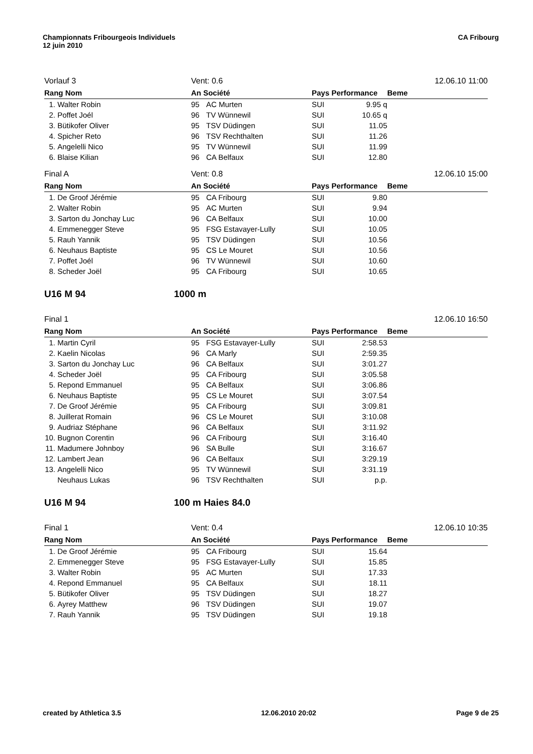Championnats Fribourgeois Individuels
12 juin 2010
CA Fribourg
| Vorlauf 3 | | Vent: 0.6 | | 12.06.10 11:00 | | |
| Rang Nom | | An Société | | Pays Performance | | Beme |
| 1. | Walter Robin | 95 | AC Murten | SUI | 9.95 q | |
| 2. | Poffet Joél | 96 | TV Wünnewil | SUI | 10.65 q | |
| 3. | Bütikofer Oliver | 95 | TSV Düdingen | SUI | 11.05 | |
| 4. | Spicher Reto | 96 | TSV Rechthalten | SUI | 11.26 | |
| 5. | Angelelli Nico | 95 | TV Wünnewil | SUI | 11.99 | |
| 6. | Blaise Kilian | 96 | CA Belfaux | SUI | 12.80 | |
| Final A | | Vent: 0.8 | | 12.06.10 15:00 | | |
| Rang Nom | | An Société | | Pays Performance | | Beme |
| 1. | De Groof Jérémie | 95 | CA Fribourg | SUI | 9.80 | |
| 2. | Walter Robin | 95 | AC Murten | SUI | 9.94 | |
| 3. | Sarton du Jonchay Luc | 96 | CA Belfaux | SUI | 10.00 | |
| 4. | Emmenegger Steve | 95 | FSG Estavayer-Lully | SUI | 10.05 | |
| 5. | Rauh Yannik | 95 | TSV Düdingen | SUI | 10.56 | |
| 6. | Neuhaus Baptiste | 95 | CS Le Mouret | SUI | 10.56 | |
| 7. | Poffet Joél | 96 | TV Wünnewil | SUI | 10.60 | |
| 8. | Scheder Joël | 95 | CA Fribourg | SUI | 10.65 | |
U16 M 94 1000 m
| Final 1 | | | | 12.06.10 16:50 | | |
| Rang Nom | | An Société | | Pays Performance | | Beme |
| 1. | Martin Cyril | 95 | FSG Estavayer-Lully | SUI | 2:58.53 | |
| 2. | Kaelin Nicolas | 96 | CA Marly | SUI | 2:59.35 | |
| 3. | Sarton du Jonchay Luc | 96 | CA Belfaux | SUI | 3:01.27 | |
| 4. | Scheder Joël | 95 | CA Fribourg | SUI | 3:05.58 | |
| 5. | Repond Emmanuel | 95 | CA Belfaux | SUI | 3:06.86 | |
| 6. | Neuhaus Baptiste | 95 | CS Le Mouret | SUI | 3:07.54 | |
| 7. | De Groof Jérémie | 95 | CA Fribourg | SUI | 3:09.81 | |
| 8. | Juillerat Romain | 96 | CS Le Mouret | SUI | 3:10.08 | |
| 9. | Audriaz Stéphane | 96 | CA Belfaux | SUI | 3:11.92 | |
| 10. | Bugnon Corentin | 96 | CA Fribourg | SUI | 3:16.40 | |
| 11. | Madumere Johnboy | 96 | SA Bulle | SUI | 3:16.67 | |
| 12. | Lambert Jean | 96 | CA Belfaux | SUI | 3:29.19 | |
| 13. | Angelelli Nico | 95 | TV Wünnewil | SUI | 3:31.19 | |
| | Neuhaus Lukas | 96 | TSV Rechthalten | SUI | p.p. | |
U16 M 94 100 m Haies 84.0
| Final 1 | | Vent: 0.4 | | 12.06.10 10:35 | | |
| Rang Nom | | An Société | | Pays Performance | | Beme |
| 1. | De Groof Jérémie | 95 | CA Fribourg | SUI | 15.64 | |
| 2. | Emmenegger Steve | 95 | FSG Estavayer-Lully | SUI | 15.85 | |
| 3. | Walter Robin | 95 | AC Murten | SUI | 17.33 | |
| 4. | Repond Emmanuel | 95 | CA Belfaux | SUI | 18.11 | |
| 5. | Bütikofer Oliver | 95 | TSV Düdingen | SUI | 18.27 | |
| 6. | Ayrey Matthew | 96 | TSV Düdingen | SUI | 19.07 | |
| 7. | Rauh Yannik | 95 | TSV Düdingen | SUI | 19.18 | |
created by Athletica 3.5 12.06.2010 20:02 Page 9 de 25